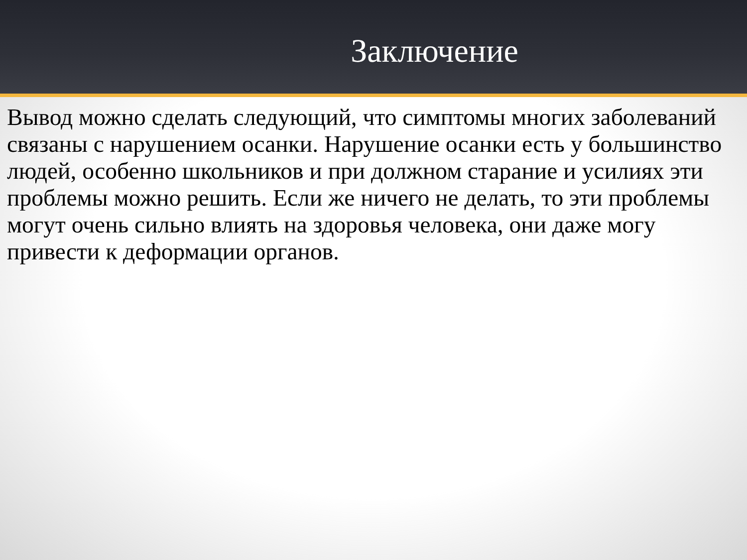Заключение
Вывод можно сделать следующий, что симптомы многих заболеваний связаны с нарушением осанки. Нарушение осанки есть у большинство людей, особенно школьников и при должном старание и усилиях эти проблемы можно решить. Если же ничего не делать, то эти проблемы могут очень сильно влиять на здоровья человека, они даже могу привести к деформации органов.